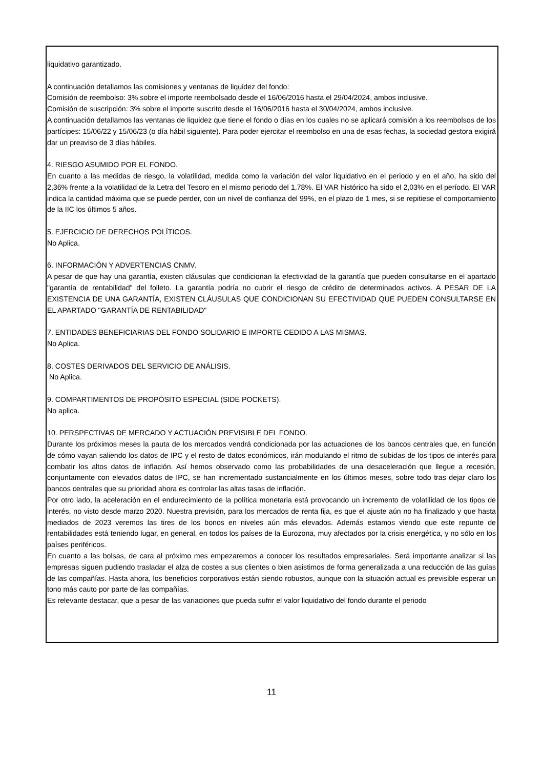liquidativo garantizado.
A continuación detallamos las comisiones y ventanas de liquidez del fondo:
Comisión de reembolso: 3% sobre el importe reembolsado desde el 16/06/2016 hasta el 29/04/2024, ambos inclusive.
Comisión de suscripción: 3% sobre el importe suscrito desde el 16/06/2016 hasta el 30/04/2024, ambos inclusive.
A continuación detallamos las ventanas de liquidez que tiene el fondo o días en los cuales no se aplicará comisión a los reembolsos de los partícipes: 15/06/22 y 15/06/23 (o día hábil siguiente). Para poder ejercitar el reembolso en una de esas fechas, la sociedad gestora exigirá dar un preaviso de 3 días hábiles.
4. RIESGO ASUMIDO POR EL FONDO.
En cuanto a las medidas de riesgo, la volatilidad, medida como la variación del valor liquidativo en el periodo y en el año, ha sido del 2,36% frente a la volatilidad de la Letra del Tesoro en el mismo periodo del 1,78%. El VAR histórico ha sido el 2,03% en el período. El VAR indica la cantidad máxima que se puede perder, con un nivel de confianza del 99%, en el plazo de 1 mes, si se repitiese el comportamiento de la IIC los últimos 5 años.
5. EJERCICIO DE DERECHOS POLÍTICOS.
No Aplica.
6. INFORMACIÓN Y ADVERTENCIAS CNMV.
A pesar de que hay una garantía, existen cláusulas que condicionan la efectividad de la garantía que pueden consultarse en el apartado "garantía de rentabilidad" del folleto. La garantía podría no cubrir el riesgo de crédito de determinados activos. A PESAR DE LA EXISTENCIA DE UNA GARANTÍA, EXISTEN CLÁUSULAS QUE CONDICIONAN SU EFECTIVIDAD QUE PUEDEN CONSULTARSE EN EL APARTADO "GARANTÍA DE RENTABILIDAD"
7. ENTIDADES BENEFICIARIAS DEL FONDO SOLIDARIO E IMPORTE CEDIDO A LAS MISMAS.
No Aplica.
8. COSTES DERIVADOS DEL SERVICIO DE ANÁLISIS.
No Aplica.
9. COMPARTIMENTOS DE PROPÓSITO ESPECIAL (SIDE POCKETS).
No aplica.
10. PERSPECTIVAS DE MERCADO Y ACTUACIÓN PREVISIBLE DEL FONDO.
Durante los próximos meses la pauta de los mercados vendrá condicionada por las actuaciones de los bancos centrales que, en función de cómo vayan saliendo los datos de IPC y el resto de datos económicos, irán modulando el ritmo de subidas de los tipos de interés para combatir los altos datos de inflación. Así hemos observado como las probabilidades de una desaceleración que llegue a recesión, conjuntamente con elevados datos de IPC, se han incrementado sustancialmente en los últimos meses, sobre todo tras dejar claro los bancos centrales que su prioridad ahora es controlar las altas tasas de inflación.
Por otro lado, la aceleración en el endurecimiento de la política monetaria está provocando un incremento de volatilidad de los tipos de interés, no visto desde marzo 2020. Nuestra previsión, para los mercados de renta fija, es que el ajuste aún no ha finalizado y que hasta mediados de 2023 veremos las tires de los bonos en niveles aún más elevados. Además estamos viendo que este repunte de rentabilidades está teniendo lugar, en general, en todos los países de la Eurozona, muy afectados por la crisis energética, y no sólo en los países periféricos.
En cuanto a las bolsas, de cara al próximo mes empezaremos a conocer los resultados empresariales. Será importante analizar si las empresas siguen pudiendo trasladar el alza de costes a sus clientes o bien asistimos de forma generalizada a una reducción de las guías de las compañías. Hasta ahora, los beneficios corporativos están siendo robustos, aunque con la situación actual es previsible esperar un tono más cauto por parte de las compañías.
Es relevante destacar, que a pesar de las variaciones que pueda sufrir el valor liquidativo del fondo durante el periodo
11